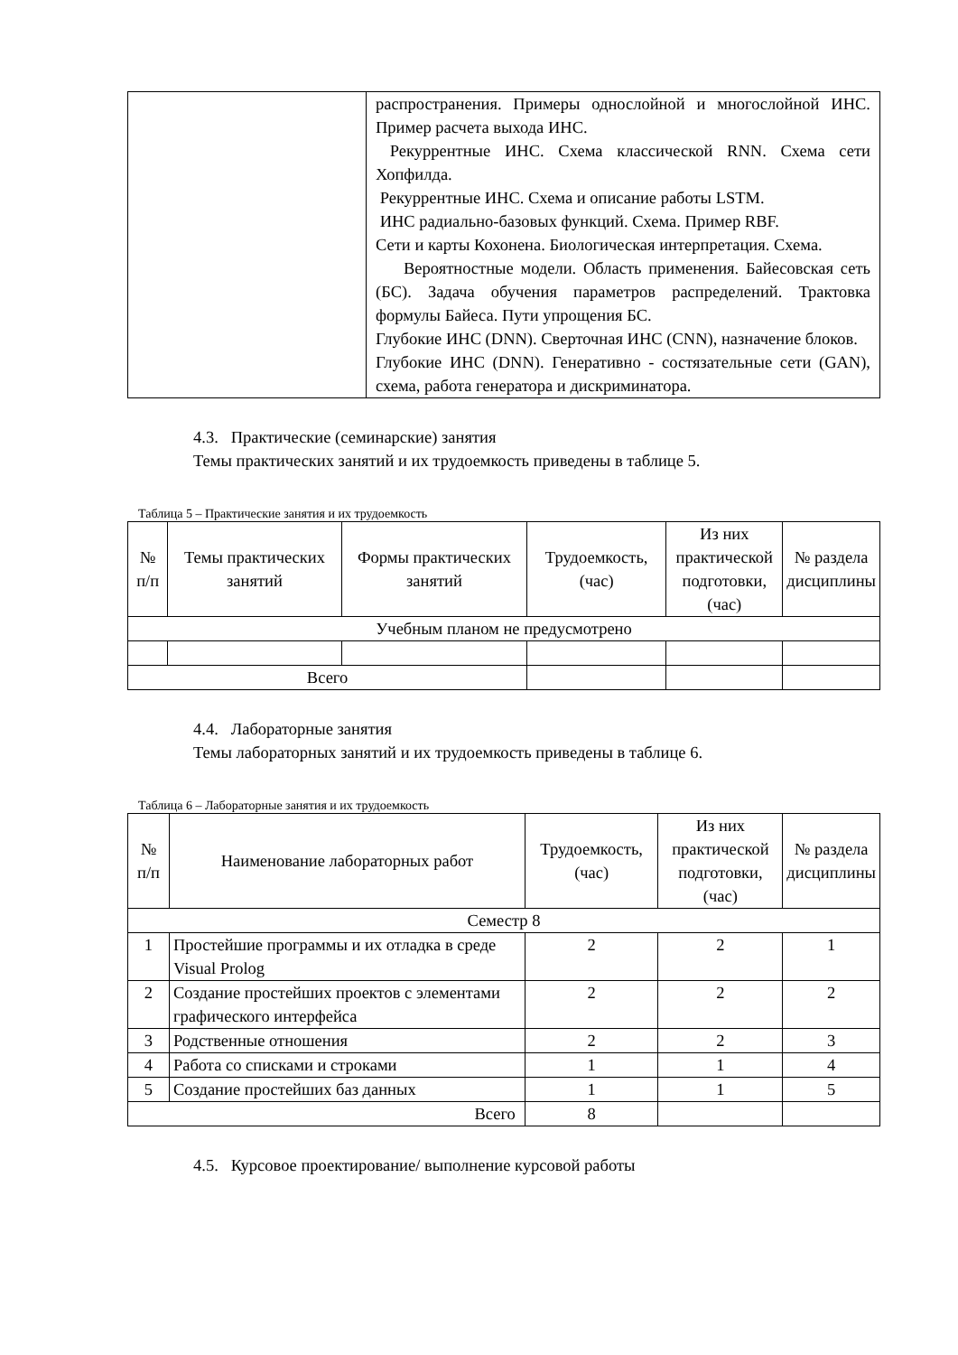| | распространения. Примеры однослойной и многослойной ИНС. Пример расчета выхода ИНС. Рекуррентные ИНС. Схема классической RNN. Схема сети Хопфилда. Рекуррентные ИНС. Схема и описание работы LSTM. ИНС радиально-базовых функций. Схема. Пример RBF. Сети и карты Кохонена. Биологическая интерпретация. Схема. Вероятностные модели. Область применения. Байесовская сеть (БС). Задача обучения параметров распределений. Трактовка формулы Байеса. Пути упрощения БС. Глубокие ИНС (DNN). Сверточная ИНС (CNN), назначение блоков. Глубокие ИНС (DNN). Генеративно - состязательные сети (GAN), схема, работа генератора и дискриминатора. |
4.3. Практические (семинарские) занятия
Темы практических занятий и их трудоемкость приведены в таблице 5.
Таблица 5 – Практические занятия и их трудоемкость
| № п/п | Темы практических занятий | Формы практических занятий | Трудоемкость, (час) | Из них практической подготовки, (час) | № раздела дисциплины |
| --- | --- | --- | --- | --- | --- |
| Учебным планом не предусмотрено | | | | | |
| Всего | | | | | |
4.4. Лабораторные занятия
Темы лабораторных занятий и их трудоемкость приведены в таблице 6.
Таблица 6 – Лабораторные занятия и их трудоемкость
| № п/п | Наименование лабораторных работ | Трудоемкость, (час) | Из них практической подготовки, (час) | № раздела дисциплины |
| --- | --- | --- | --- | --- |
| Семестр 8 | | | | |
| 1 | Простейшие программы и их отладка в среде Visual Prolog | 2 | 2 | 1 |
| 2 | Создание простейших проектов с элементами графического интерфейса | 2 | 2 | 2 |
| 3 | Родственные отношения | 2 | 2 | 3 |
| 4 | Работа со списками и строками | 1 | 1 | 4 |
| 5 | Создание простейших баз данных | 1 | 1 | 5 |
| Всего | | 8 | | |
4.5. Курсовое проектирование/ выполнение курсовой работы